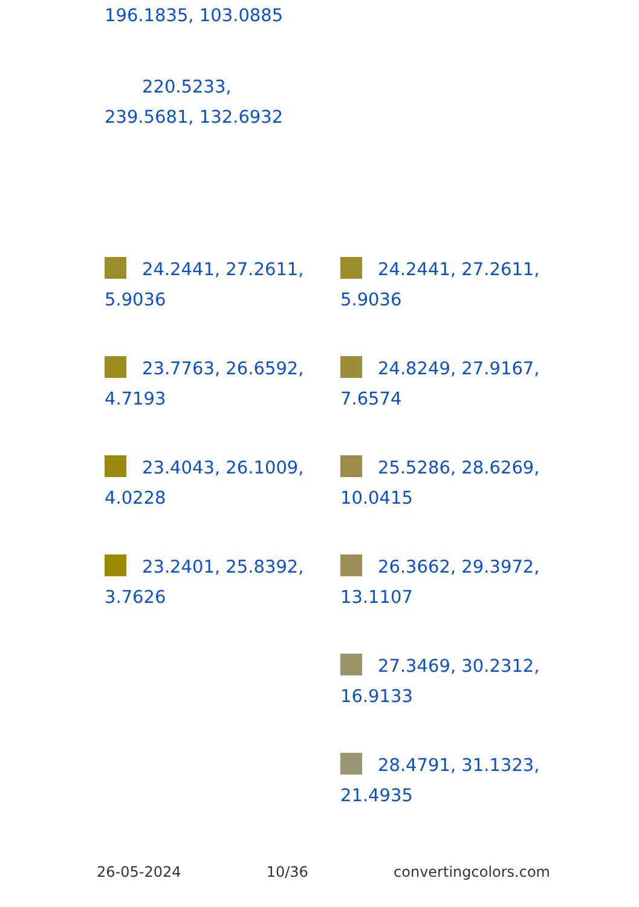196.1835, 103.0885
220.5233,
239.5681, 132.6932
24.2441, 27.2611,
5.9036
23.7763, 26.6592,
4.7193
23.4043, 26.1009,
4.0228
23.2401, 25.8392,
3.7626
24.2441, 27.2611,
5.9036
24.8249, 27.9167,
7.6574
25.5286, 28.6269,
10.0415
26.3662, 29.3972,
13.1107
27.3469, 30.2312,
16.9133
28.4791, 31.1323,
21.4935
26-05-2024 10/36 convertingcolors.com